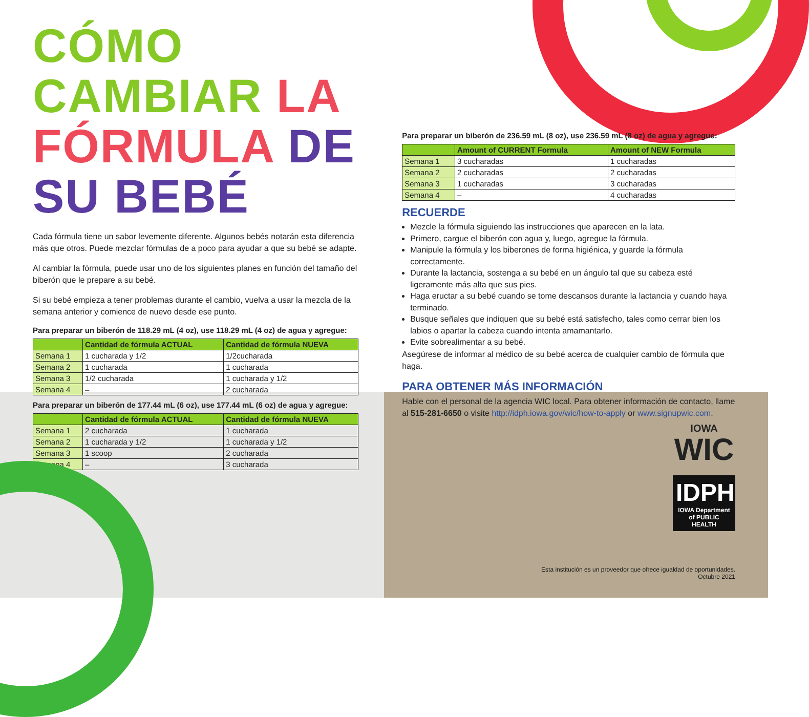CÓMO CAMBIAR LA
FÓRMULA DE SU BEBÉ
Cada fórmula tiene un sabor levemente diferente. Algunos bebés notarán esta diferencia más que otros. Puede mezclar fórmulas de a poco para ayudar a que su bebé se adapte.
Al cambiar la fórmula, puede usar uno de los siguientes planes en función del tamaño del biberón que le prepare a su bebé.
Si su bebé empieza a tener problemas durante el cambio, vuelva a usar la mezcla de la semana anterior y comience de nuevo desde ese punto.
Para preparar un biberón de 118.29 mL (4 oz), use 118.29 mL (4 oz) de agua y agregue:
| | Cantidad de fórmula ACTUAL | Cantidad de fórmula NUEVA |
| --- | --- | --- |
| Semana 1 | 1 cucharada y 1/2 | 1/2cucharada |
| Semana 2 | 1 cucharada | 1 cucharada |
| Semana 3 | 1/2 cucharada | 1 cucharada y 1/2 |
| Semana 4 | – | 2 cucharada |
Para preparar un biberón de 177.44 mL (6 oz), use 177.44 mL (6 oz) de agua y agregue:
| | Cantidad de fórmula ACTUAL | Cantidad de fórmula NUEVA |
| --- | --- | --- |
| Semana 1 | 2 cucharada | 1 cucharada |
| Semana 2 | 1 cucharada y 1/2 | 1 cucharada y 1/2 |
| Semana 3 | 1 scoop | 2 cucharada |
| Semana 4 | – | 3 cucharada |
Para preparar un biberón de 236.59 mL (8 oz), use 236.59 mL (8 oz) de agua y agregue:
| | Amount of CURRENT Formula | Amount of NEW Formula |
| --- | --- | --- |
| Semana 1 | 3 cucharadas | 1 cucharadas |
| Semana 2 | 2 cucharadas | 2 cucharadas |
| Semana 3 | 1 cucharadas | 3 cucharadas |
| Semana 4 | – | 4 cucharadas |
RECUERDE
Mezcle la fórmula siguiendo las instrucciones que aparecen en la lata.
Primero, cargue el biberón con agua y, luego, agregue la fórmula.
Manipule la fórmula y los biberones de forma higiénica, y guarde la fórmula correctamente.
Durante la lactancia, sostenga a su bebé en un ángulo tal que su cabeza esté ligeramente más alta que sus pies.
Haga eructar a su bebé cuando se tome descansos durante la lactancia y cuando haya terminado.
Busque señales que indiquen que su bebé está satisfecho, tales como cerrar bien los labios o apartar la cabeza cuando intenta amamantarlo.
Evite sobrealimentar a su bebé.
Asegúrese de informar al médico de su bebé acerca de cualquier cambio de fórmula que haga.
PARA OBTENER MÁS INFORMACIÓN
Hable con el personal de la agencia WIC local. Para obtener información de contacto, llame al 515-281-6650 o visite http://idph.iowa.gov/wic/how-to-apply or www.signupwic.com.
IOWA
WIC
IDPH
IOWA Department of PUBLIC HEALTH
Esta institución es un proveedor que ofrece igualdad de oportunidades.
Octubre 2021